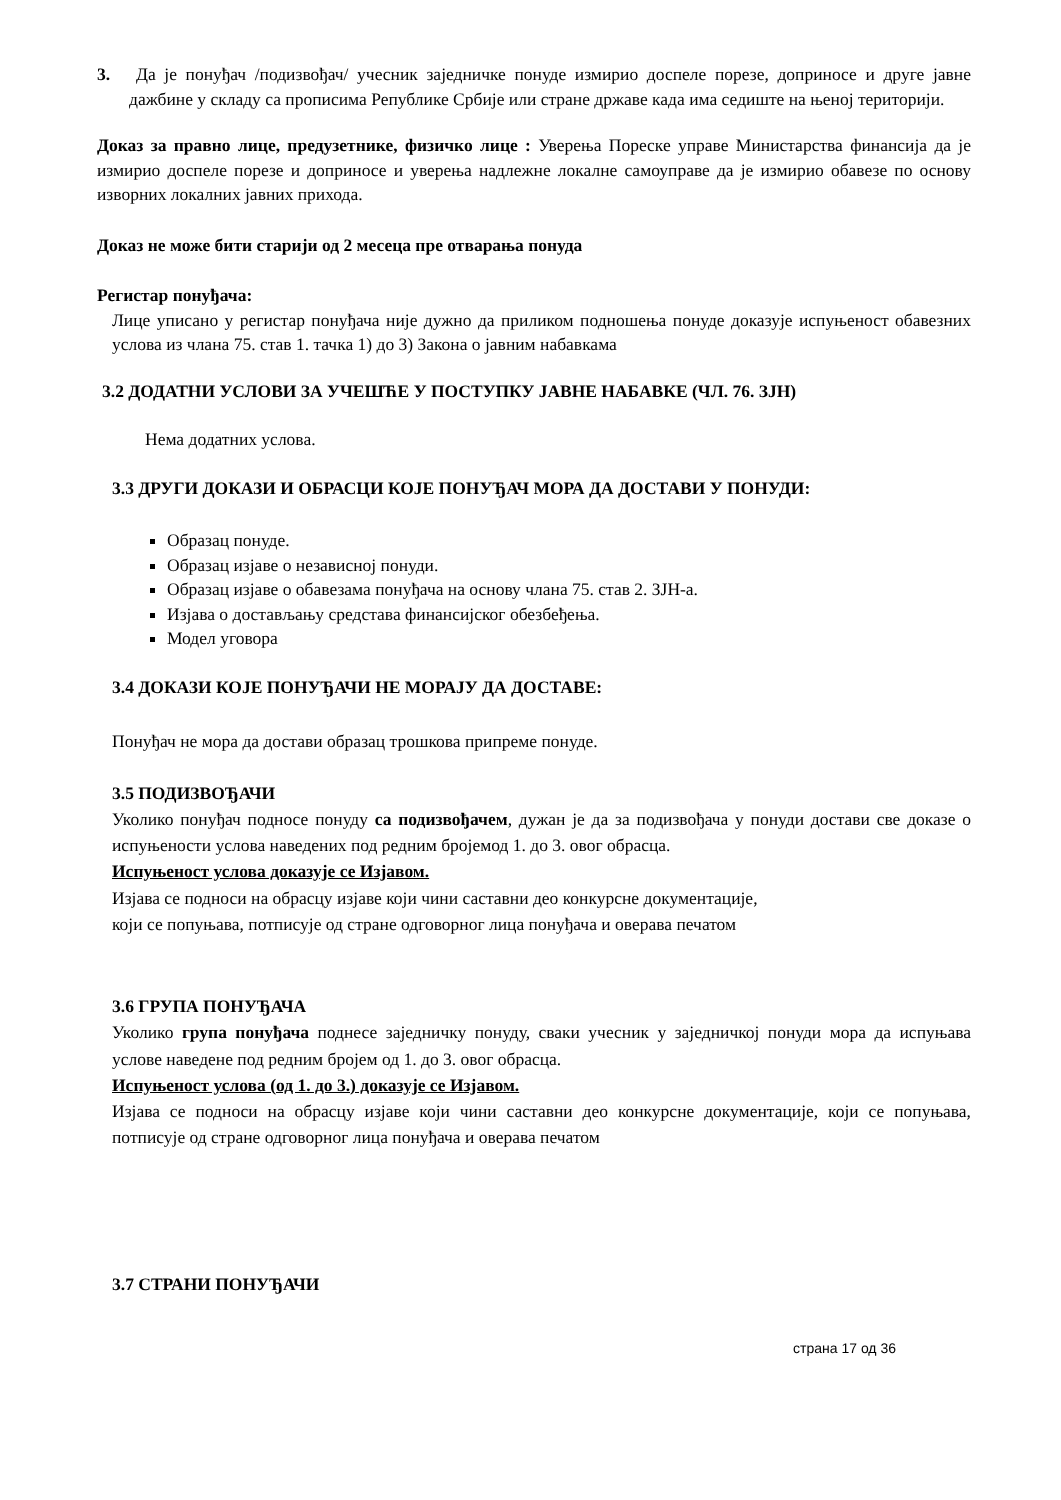3. Да је понуђач /подизвођач/ учесник заједничке понуде измирио доспеле порезе, доприносе и друге јавне дажбине у складу са прописима Републике Србије или стране државе када има седиште на њеној територији.
Доказ за правно лице, предузетнике, физичко лице : Уверења Пореске управе Министарства финансија да је измирио доспеле порезе и доприносе и уверења надлежне локалне самоуправе да је измирио обавезе по основу изворних локалних јавних прихода.
Доказ не може бити старији од 2 месеца пре отварања понуда
Регистар понуђача:
Лице уписано у регистар понуђача није дужно да приликом подношења понуде доказује испуњеност обавезних услова из члана 75. став 1. тачка 1) до 3) Закона о јавним набавкама
3.2 ДОДАТНИ УСЛОВИ ЗА УЧЕШЋЕ У ПОСТУПКУ ЈАВНЕ НАБАВКЕ (ЧЛ. 76. ЗЈН)
Нема додатних услова.
3.3 ДРУГИ ДОКАЗИ И ОБРАСЦИ КОЈЕ ПОНУЂАЧ МОРА ДА ДОСТАВИ У ПОНУДИ:
Образац понуде.
Образац изјаве о независној понуди.
Образац изјаве о обавезама понуђача на основу члана 75. став 2. ЗЈН-а.
Изјава о достављању средстава финансијског обезбеђења.
Модел уговора
3.4 ДОКАЗИ КОЈЕ ПОНУЂАЧИ НЕ МОРАЈУ ДА ДОСТАВЕ:
Понуђач не мора да достави образац трошкова припреме понуде.
3.5 ПОДИЗВОЂАЧИ
Уколико понуђач подносе понуду са подизвођачем, дужан је да за подизвођача у понуди достави све доказе о испуњености услова наведених под редним бројемод 1. до 3. овог обрасца.
Испуњеност услова доказује се Изјавом.
Изјава се подноси на обрасцу изјаве који чини саставни део конкурсне документације,
који се попуњава, потписује од стране одговорног лица понуђача и оверава печатом
3.6 ГРУПА ПОНУЂАЧА
Уколико група понуђача поднесе заједничку понуду, сваки учесник у заједничкој понуди мора да испуњава услове наведене под редним бројем од 1. до 3. овог обрасца.
Испуњеност услова (од 1. до 3.) доказује се Изјавом.
Изјава се подноси на обрасцу изјаве који чини саставни део конкурсне документације, који се попуњава, потписује од стране одговорног лица понуђача и оверава печатом
3.7 СТРАНИ ПОНУЂАЧИ
страна 17 од 36